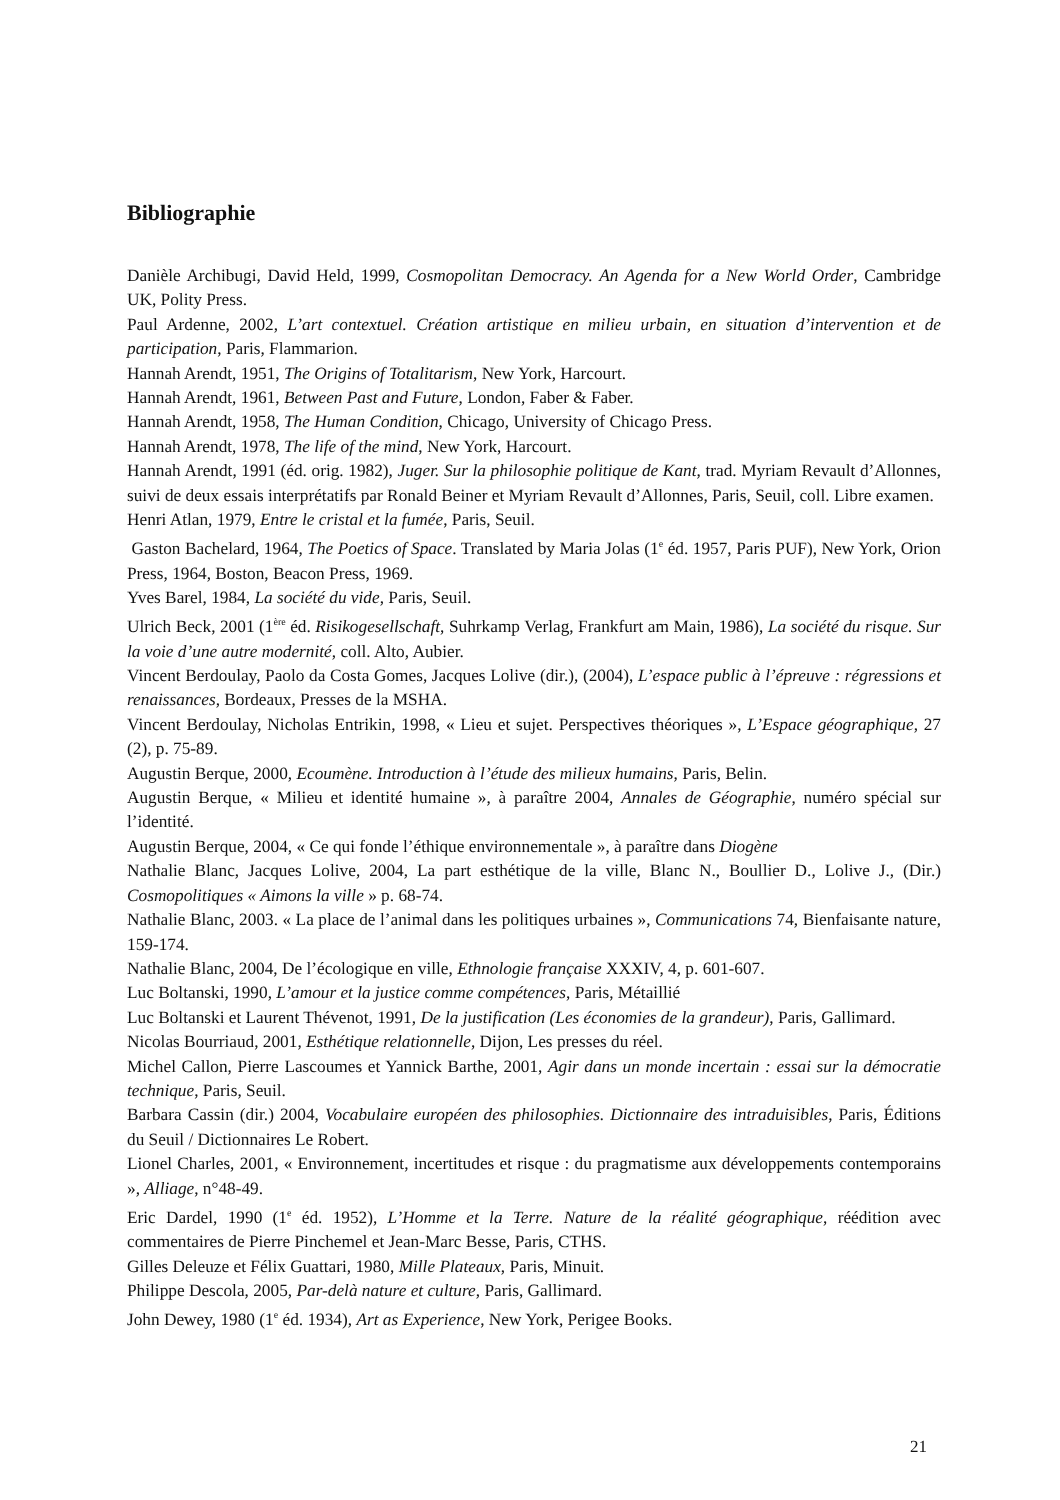Bibliographie
Danièle Archibugi, David Held, 1999, Cosmopolitan Democracy. An Agenda for a New World Order, Cambridge UK, Polity Press.
Paul Ardenne, 2002, L’art contextuel. Création artistique en milieu urbain, en situation d’intervention et de participation, Paris, Flammarion.
Hannah Arendt, 1951, The Origins of Totalitarism, New York, Harcourt.
Hannah Arendt, 1961, Between Past and Future, London, Faber & Faber.
Hannah Arendt, 1958, The Human Condition, Chicago, University of Chicago Press.
Hannah Arendt, 1978, The life of the mind, New York, Harcourt.
Hannah Arendt, 1991 (éd. orig. 1982), Juger. Sur la philosophie politique de Kant, trad. Myriam Revault d’Allonnes, suivi de deux essais interprétatifs par Ronald Beiner et Myriam Revault d’Allonnes, Paris, Seuil, coll. Libre examen.
Henri Atlan, 1979, Entre le cristal et la fumée, Paris, Seuil.
Gaston Bachelard, 1964, The Poetics of Space. Translated by Maria Jolas (1<sup>e</sup> éd. 1957, Paris PUF), New York, Orion Press, 1964, Boston, Beacon Press, 1969.
Yves Barel, 1984, La société du vide, Paris, Seuil.
Ulrich Beck, 2001 (1<sup>ère</sup> éd. Risikogesellschaft, Suhrkamp Verlag, Frankfurt am Main, 1986), La société du risque. Sur la voie d’une autre modernité, coll. Alto, Aubier.
Vincent Berdoulay, Paolo da Costa Gomes, Jacques Lolive (dir.), (2004), L’espace public à l’épreuve : régressions et renaissances, Bordeaux, Presses de la MSHA.
Vincent Berdoulay, Nicholas Entrikin, 1998, « Lieu et sujet. Perspectives théoriques », L’Espace géographique, 27 (2), p. 75-89.
Augustin Berque, 2000, Ecoumène. Introduction à l’étude des milieux humains, Paris, Belin.
Augustin Berque, « Milieu et identité humaine », à paraître 2004, Annales de Géographie, numéro spécial sur l’identité.
Augustin Berque, 2004, « Ce qui fonde l’éthique environnementale », à paraître dans Diogène
Nathalie Blanc, Jacques Lolive, 2004, La part esthétique de la ville, Blanc N., Boullier D., Lolive J., (Dir.) Cosmopolitiques « Aimons la ville » p. 68-74.
Nathalie Blanc, 2003. « La place de l’animal dans les politiques urbaines », Communications 74, Bienfaisante nature, 159-174.
Nathalie Blanc, 2004, De l’écologique en ville, Ethnologie française XXXIV, 4, p. 601-607.
Luc Boltanski, 1990, L’amour et la justice comme compétences, Paris, Métaillié
Luc Boltanski et Laurent Thévenot, 1991, De la justification (Les économies de la grandeur), Paris, Gallimard.
Nicolas Bourriaud, 2001, Esthétique relationnelle, Dijon, Les presses du réel.
Michel Callon, Pierre Lascoumes et Yannick Barthe, 2001, Agir dans un monde incertain : essai sur la démocratie technique, Paris, Seuil.
Barbara Cassin (dir.) 2004, Vocabulaire européen des philosophies. Dictionnaire des intraduisibles, Paris, Éditions du Seuil / Dictionnaires Le Robert.
Lionel Charles, 2001, « Environnement, incertitudes et risque : du pragmatisme aux développements contemporains », Alliage, n°48-49.
Eric Dardel, 1990 (1<sup>e</sup> éd. 1952), L’Homme et la Terre. Nature de la réalité géographique, réédition avec commentaires de Pierre Pinchemel et Jean-Marc Besse, Paris, CTHS.
Gilles Deleuze et Félix Guattari, 1980, Mille Plateaux, Paris, Minuit.
Philippe Descola, 2005, Par-delà nature et culture, Paris, Gallimard.
John Dewey, 1980 (1<sup>e</sup> éd. 1934), Art as Experience, New York, Perigee Books.
21